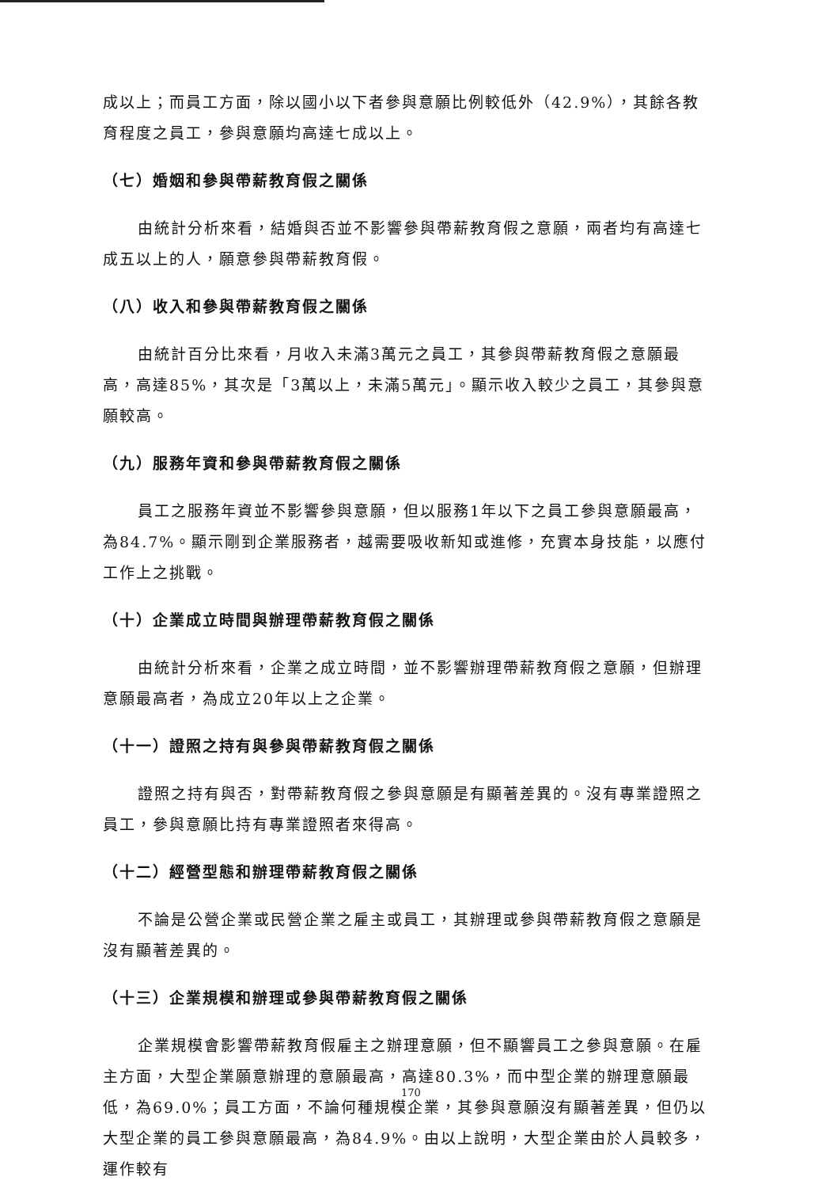成以上；而員工方面，除以國小以下者參與意願比例較低外（42.9%），其餘各教育程度之員工，參與意願均高達七成以上。
（七）婚姻和參與帶薪教育假之關係
由統計分析來看，結婚與否並不影響參與帶薪教育假之意願，兩者均有高達七成五以上的人，願意參與帶薪教育假。
（八）收入和參與帶薪教育假之關係
由統計百分比來看，月收入未滿3萬元之員工，其參與帶薪教育假之意願最高，高達85%，其次是「3萬以上，未滿5萬元」。顯示收入較少之員工，其參與意願較高。
（九）服務年資和參與帶薪教育假之關係
員工之服務年資並不影響參與意願，但以服務1年以下之員工參與意願最高，為84.7%。顯示剛到企業服務者，越需要吸收新知或進修，充實本身技能，以應付工作上之挑戰。
（十）企業成立時間與辦理帶薪教育假之關係
由統計分析來看，企業之成立時間，並不影響辦理帶薪教育假之意願，但辦理意願最高者，為成立20年以上之企業。
（十一）證照之持有與參與帶薪教育假之關係
證照之持有與否，對帶薪教育假之參與意願是有顯著差異的。沒有專業證照之員工，參與意願比持有專業證照者來得高。
（十二）經營型態和辦理帶薪教育假之關係
不論是公營企業或民營企業之雇主或員工，其辦理或參與帶薪教育假之意願是沒有顯著差異的。
（十三）企業規模和辦理或參與帶薪教育假之關係
企業規模會影響帶薪教育假雇主之辦理意願，但不顯響員工之參與意願。在雇主方面，大型企業願意辦理的意願最高，高達80.3%，而中型企業的辦理意願最低，為69.0%；員工方面，不論何種規模企業，其參與意願沒有顯著差異，但仍以大型企業的員工參與意願最高，為84.9%。由以上說明，大型企業由於人員較多，運作較有
170